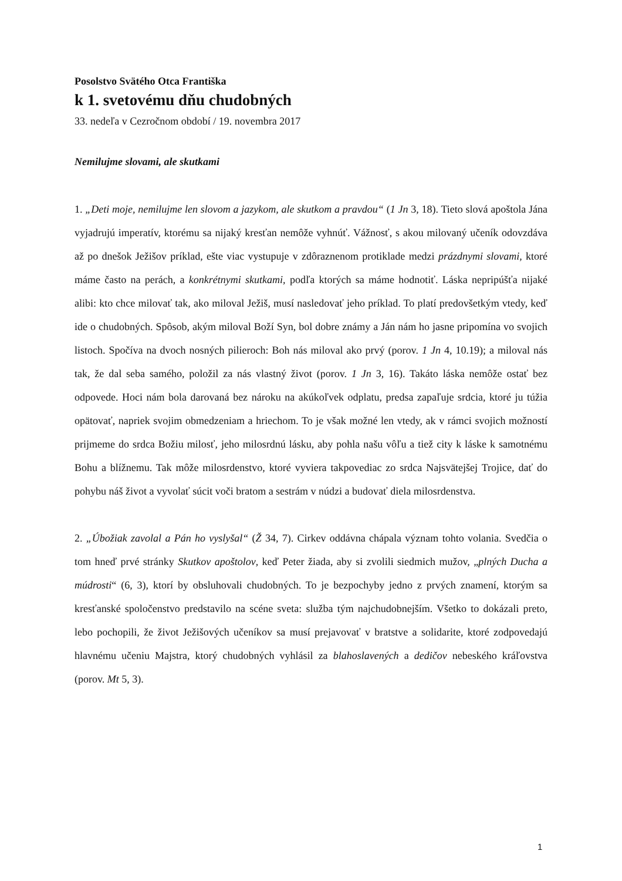Posolstvo Svätého Otca Františka
k 1. svetovému dňu chudobných
33. nedeľa v Cezročnom období / 19. novembra 2017
Nemilujme slovami, ale skutkami
1. „Deti moje, nemilujme len slovom a jazykom, ale skutkom a pravdou“ (1 Jn 3, 18). Tieto slová apoštola Jána vyjadrujú imperatív, ktorému sa nijaký kresťan nemôže vyhnúť. Vážnosť, s akou milovaný učeník odovzdáva až po dnešok Ježišov príklad, ešte viac vystupuje v zdôraznenom protiklade medzi prázdnymi slovami, ktoré máme často na perách, a konkrétnymi skutkami, podľa ktorých sa máme hodnotiť. Láska nepripúšťa nijaké alibi: kto chce milovať tak, ako miloval Ježiš, musí nasledovať jeho príklad. To platí predovšetkým vtedy, keď ide o chudobných. Spôsob, akým miloval Boží Syn, bol dobre známy a Ján nám ho jasne pripomína vo svojich listoch. Spočíva na dvoch nosných pilieroch: Boh nás miloval ako prvý (porov. 1 Jn 4, 10.19); a miloval nás tak, že dal seba samého, položil za nás vlastný život (porov. 1 Jn 3, 16). Takáto láska nemôže ostať bez odpovede. Hoci nám bola darovaná bez nároku na akúkoľvek odplatu, predsa zapaľuje srdcia, ktoré ju túžia opätovať, napriek svojim obmedzeniam a hriechom. To je však možné len vtedy, ak v rámci svojich možností prijmeme do srdca Božiu milosť, jeho milosrdnú lásku, aby pohla našu vôľu a tiež city k láske k samotnému Bohu a blížnemu. Tak môže milosrdenstvo, ktoré vyviera takpovediac zo srdca Najsvätejšej Trojice, dať do pohybu náš život a vyvolať súcit voči bratom a sestrám v núdzi a budovať diela milosrdenstva.
2. „Úbožiak zavolal a Pán ho vyslyšal“ (Ž 34, 7). Cirkev oddávna chápala význam tohto volania. Svedčia o tom hneď prvé stránky Skutkov apoštolov, keď Peter žiada, aby si zvolili siedmich mužov, „plných Ducha a múdrosti“ (6, 3), ktorí by obsluhovali chudobných. To je bezpochyby jedno z prvých znamení, ktorým sa kresťanské spoločenstvo predstavilo na scéne sveta: služba tým najchudobnejším. Všetko to dokázali preto, lebo pochopili, že život Ježišových učeníkov sa musí prejavovať v bratstve a solidarite, ktoré zodpovedajú hlavnému učeniu Majstra, ktorý chudobných vyhlásil za blahoslavených a dedičov nebeského kráľovstva (porov. Mt 5, 3).
1